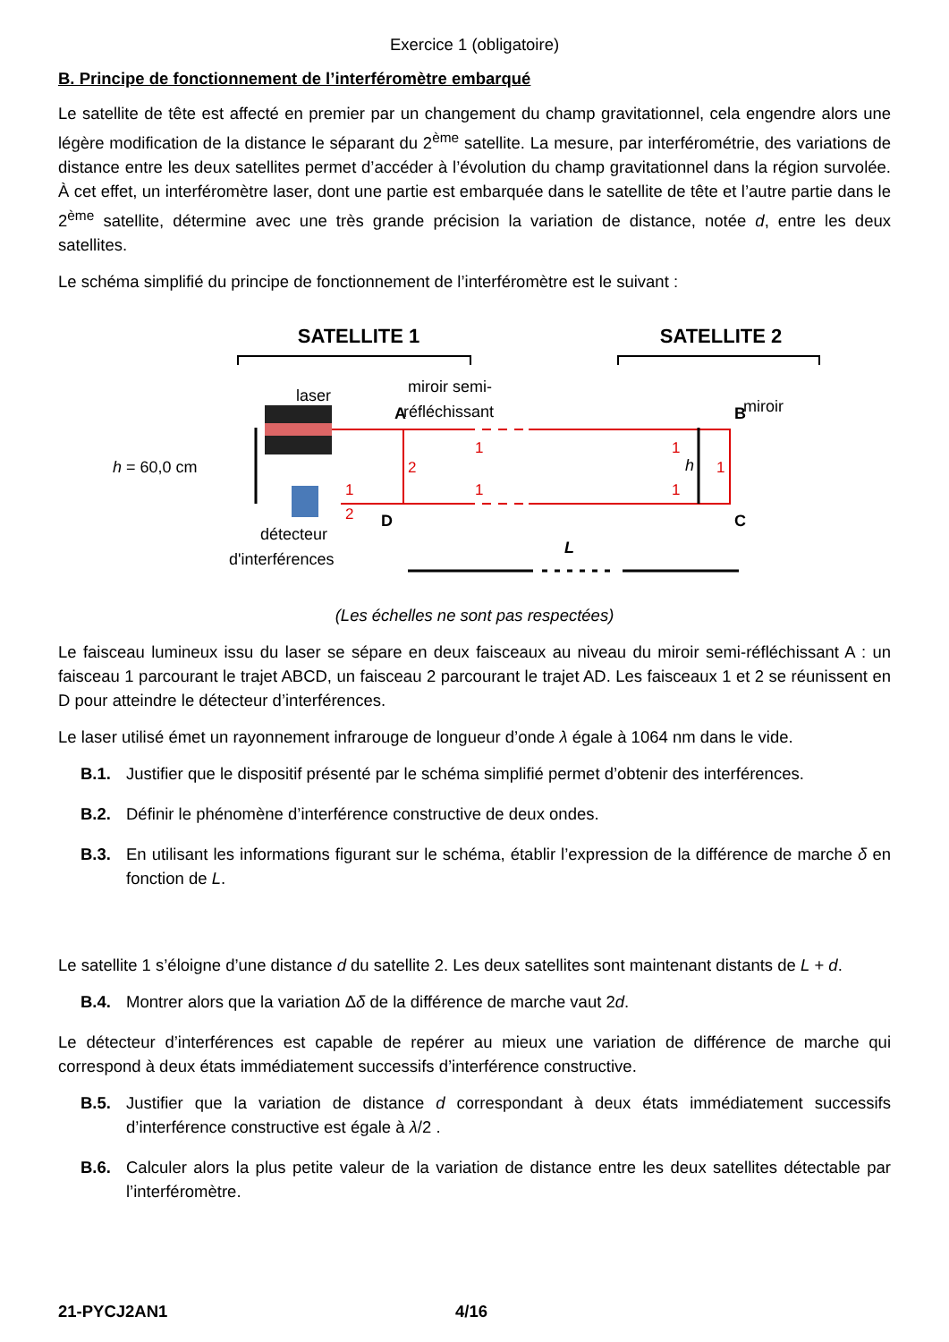Exercice 1 (obligatoire)
B. Principe de fonctionnement de l’interféromètre embarqué
Le satellite de tête est affecté en premier par un changement du champ gravitationnel, cela engendre alors une légère modification de la distance le séparant du 2<sup>ème</sup> satellite. La mesure, par interférométrie, des variations de distance entre les deux satellites permet d’accéder à l’évolution du champ gravitationnel dans la région survolée. À cet effet, un interféromètre laser, dont une partie est embarquée dans le satellite de tête et l’autre partie dans le 2<sup>ème</sup> satellite, détermine avec une très grande précision la variation de distance, notée d, entre les deux satellites.
Le schéma simplifié du principe de fonctionnement de l’interféromètre est le suivant :
SATELLITE 1
SATELLITE 2
laser
miroir semi-
réfléchissant
miroir
A
D
B
C
1
2
1
1
1
1
1
2
h = 60,0 cm
h
détecteur
d'interférences
L
(Les échelles ne sont pas respectées)
Le faisceau lumineux issu du laser se sépare en deux faisceaux au niveau du miroir semi-réfléchissant A : un faisceau 1 parcourant le trajet ABCD, un faisceau 2 parcourant le trajet AD. Les faisceaux 1 et 2 se réunissent en D pour atteindre le détecteur d’interférences.
Le laser utilisé émet un rayonnement infrarouge de longueur d’onde λ égale à 1064 nm dans le vide.
B.1. Justifier que le dispositif présenté par le schéma simplifié permet d’obtenir des interférences.
B.2. Définir le phénomène d’interférence constructive de deux ondes.
B.3. En utilisant les informations figurant sur le schéma, établir l’expression de la différence de marche δ en fonction de L.
Le satellite 1 s’éloigne d’une distance d du satellite 2. Les deux satellites sont maintenant distants de L + d.
B.4. Montrer alors que la variation Δδ de la différence de marche vaut 2d.
Le détecteur d’interférences est capable de repérer au mieux une variation de différence de marche qui correspond à deux états immédiatement successifs d’interférence constructive.
B.5. Justifier que la variation de distance d correspondant à deux états immédiatement successifs d’interférence constructive est égale à λ/2 .
B.6. Calculer alors la plus petite valeur de la variation de distance entre les deux satellites détectable par l’interféromètre.
21-PYCJ2AN1 4/16